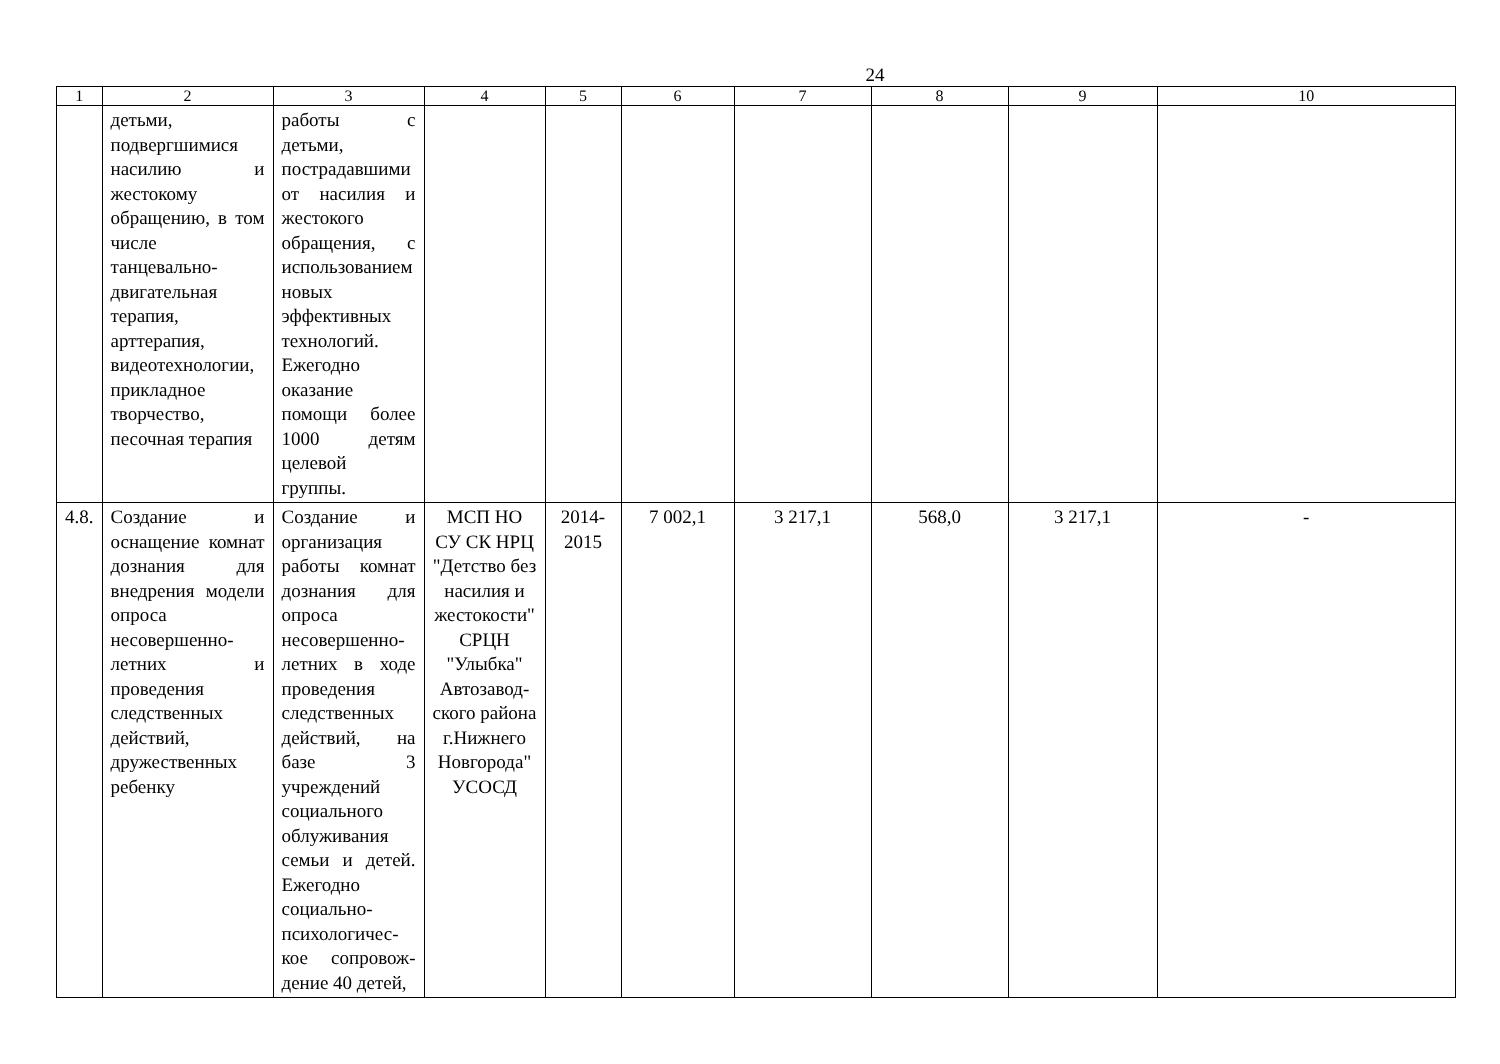24
| 1 | 2 | 3 | 4 | 5 | 6 | 7 | 8 | 9 | 10 |
| --- | --- | --- | --- | --- | --- | --- | --- | --- | --- |
| | детьми, подвергшимися насилию и жестокому обращению, в том числе танцевально-двигательная терапия, арттерапия, видеотехнологии, прикладное творчество, песочная терапия | работы с детьми, пострадавшими от насилия и жестокого обращения, с использованием новых эффективных технологий. Ежегодно оказание помощи более 1000 детям целевой группы. | | | | | | | |
| 4.8. | Создание и оснащение комнат дознания для внедрения модели опроса несовершенно-летних и проведения следственных действий, дружественных ребенку | Создание и организация работы комнат дознания для опроса несовершенно-летних в ходе проведения следственных действий, на базе 3 учреждений социального облуживания семьи и детей. Ежегодно социально-психологичес-кое сопровож-дение 40 детей, | МСП НО СУ СК НРЦ "Детство без насилия и жестокости" СРЦН "Улыбка" Автозавод-ского района г.Нижнего Новгорода" УСОСД | 2014-2015 | 7 002,1 | 3 217,1 | 568,0 | 3 217,1 | - |